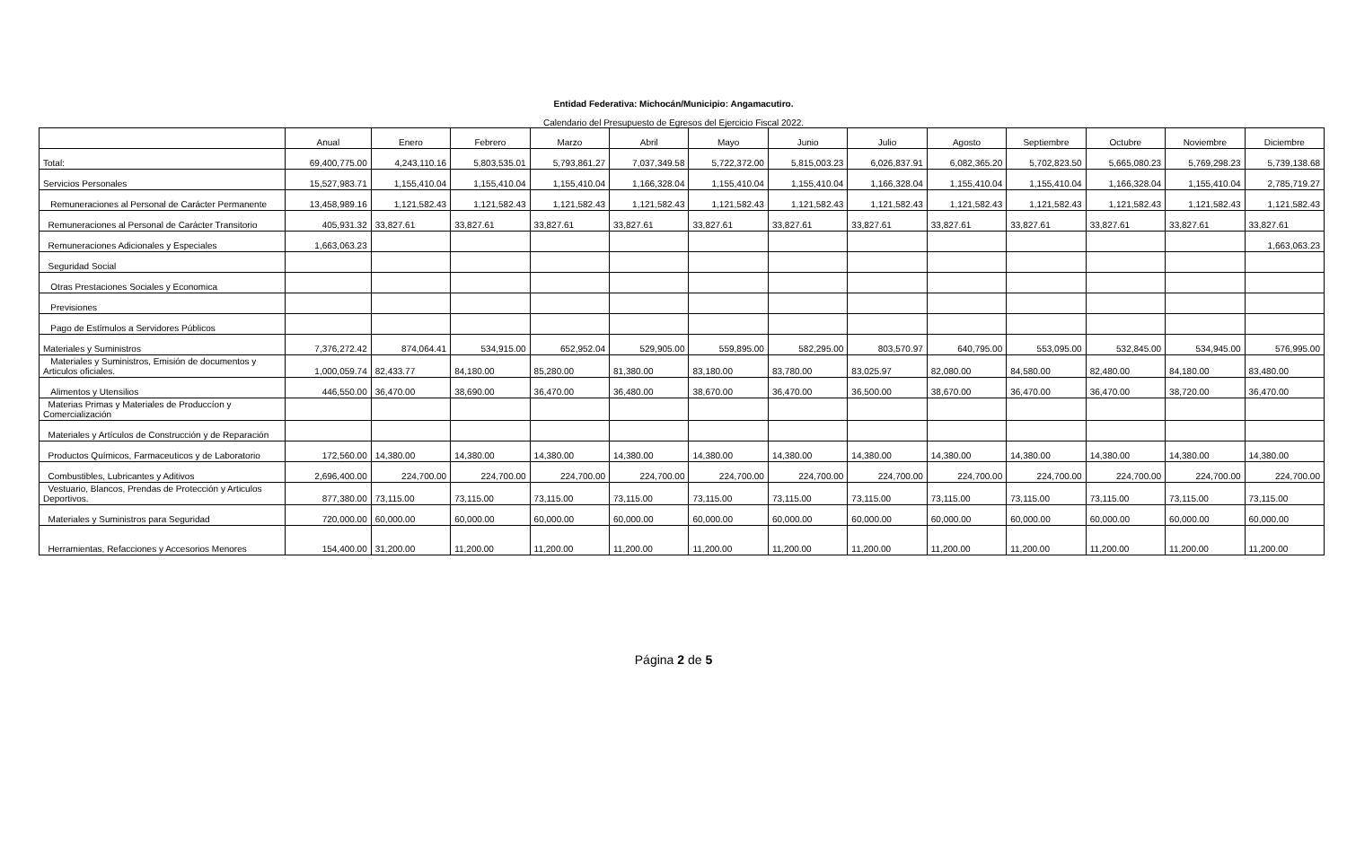Entidad Federativa: Michocán/Municipio: Angamacutiro.
Calendario del Presupuesto de Egresos del Ejercicio Fiscal 2022.
| | Anual | Enero | Febrero | Marzo | Abril | Mayo | Junio | Julio | Agosto | Septiembre | Octubre | Noviembre | Diciembre |
| --- | --- | --- | --- | --- | --- | --- | --- | --- | --- | --- | --- | --- | --- |
| Total: | 69,400,775.00 | 4,243,110.16 | 5,803,535.01 | 5,793,861.27 | 7,037,349.58 | 5,722,372.00 | 5,815,003.23 | 6,026,837.91 | 6,082,365.20 | 5,702,823.50 | 5,665,080.23 | 5,769,298.23 | 5,739,138.68 |
| Servicios Personales | 15,527,983.71 | 1,155,410.04 | 1,155,410.04 | 1,155,410.04 | 1,166,328.04 | 1,155,410.04 | 1,155,410.04 | 1,166,328.04 | 1,155,410.04 | 1,155,410.04 | 1,166,328.04 | 1,155,410.04 | 2,785,719.27 |
| Remuneraciones al Personal de Carácter Permanente | 13,458,989.16 | 1,121,582.43 | 1,121,582.43 | 1,121,582.43 | 1,121,582.43 | 1,121,582.43 | 1,121,582.43 | 1,121,582.43 | 1,121,582.43 | 1,121,582.43 | 1,121,582.43 | 1,121,582.43 | 1,121,582.43 |
| Remuneraciones al Personal de Carácter Transitorio | 405,931.32 | 33,827.61 | 33,827.61 | 33,827.61 | 33,827.61 | 33,827.61 | 33,827.61 | 33,827.61 | 33,827.61 | 33,827.61 | 33,827.61 | 33,827.61 | 33,827.61 |
| Remuneraciones Adicionales y Especiales | 1,663,063.23 | | | | | | | | | | | | 1,663,063.23 |
| Seguridad Social | | | | | | | | | | | | | |
| Otras Prestaciones Sociales y Economica | | | | | | | | | | | | | |
| Previsiones | | | | | | | | | | | | | |
| Pago de Estímulos a Servidores Públicos | | | | | | | | | | | | | |
| Materiales y Suministros | 7,376,272.42 | 874,064.41 | 534,915.00 | 652,952.04 | 529,905.00 | 559,895.00 | 582,295.00 | 803,570.97 | 640,795.00 | 553,095.00 | 532,845.00 | 534,945.00 | 576,995.00 |
| Materiales y Suministros, Emisión de documentos y Articulos oficiales. | 1,000,059.74 | 82,433.77 | 84,180.00 | 85,280.00 | 81,380.00 | 83,180.00 | 83,780.00 | 83,025.97 | 82,080.00 | 84,580.00 | 82,480.00 | 84,180.00 | 83,480.00 |
| Alimentos y Utensilios | 446,550.00 | 36,470.00 | 38,690.00 | 36,470.00 | 36,480.00 | 38,670.00 | 36,470.00 | 36,500.00 | 38,670.00 | 36,470.00 | 36,470.00 | 38,720.00 | 36,470.00 |
| Materias Primas y Materiales de Produccíon y Comercialización | | | | | | | | | | | | | |
| Materiales y Artículos de Construcción y de Reparación | | | | | | | | | | | | | |
| Productos Químicos, Farmaceuticos y de Laboratorio | 172,560.00 | 14,380.00 | 14,380.00 | 14,380.00 | 14,380.00 | 14,380.00 | 14,380.00 | 14,380.00 | 14,380.00 | 14,380.00 | 14,380.00 | 14,380.00 | 14,380.00 |
| Combustibles, Lubricantes y Aditivos | 2,696,400.00 | 224,700.00 | 224,700.00 | 224,700.00 | 224,700.00 | 224,700.00 | 224,700.00 | 224,700.00 | 224,700.00 | 224,700.00 | 224,700.00 | 224,700.00 | 224,700.00 |
| Vestuario, Blancos, Prendas de Protección y Articulos Deportivos. | 877,380.00 | 73,115.00 | 73,115.00 | 73,115.00 | 73,115.00 | 73,115.00 | 73,115.00 | 73,115.00 | 73,115.00 | 73,115.00 | 73,115.00 | 73,115.00 | 73,115.00 |
| Materiales y Suministros para Seguridad | 720,000.00 | 60,000.00 | 60,000.00 | 60,000.00 | 60,000.00 | 60,000.00 | 60,000.00 | 60,000.00 | 60,000.00 | 60,000.00 | 60,000.00 | 60,000.00 | 60,000.00 |
| Herramientas, Refacciones y Accesorios Menores | 154,400.00 | 31,200.00 | 11,200.00 | 11,200.00 | 11,200.00 | 11,200.00 | 11,200.00 | 11,200.00 | 11,200.00 | 11,200.00 | 11,200.00 | 11,200.00 | 11,200.00 |
Página 2 de 5